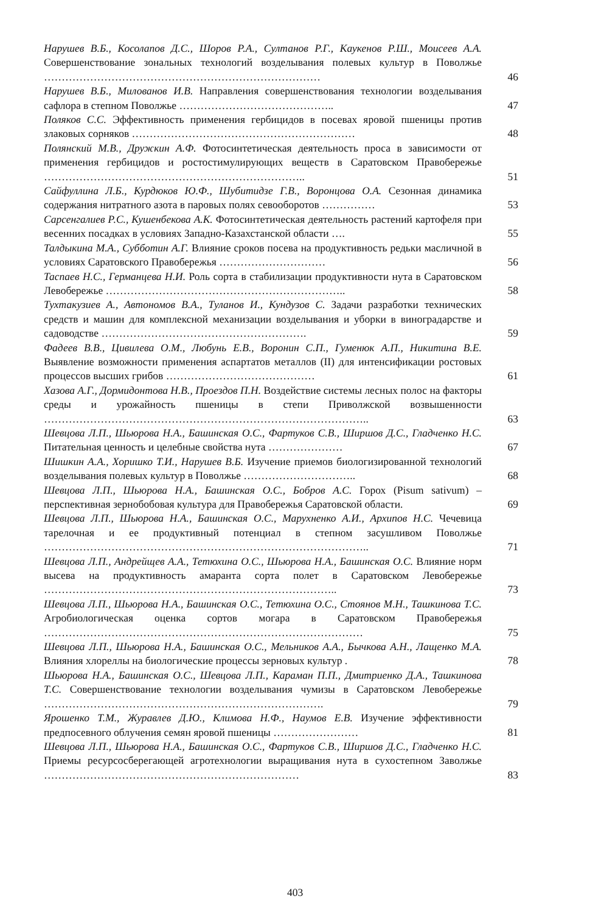Нарушев В.Б., Косолапов Д.С., Шоров Р.А., Султанов Р.Г., Каукенов Р.Ш., Моисеев А.А. Совершенствование зональных технологий возделывания полевых культур в Поволжье ……………………………………………………………………
46
Нарушев В.Б., Милованов И.В. Направления совершенствования технологии возделывания сафлора в степном Поволжье ……………………………………..
47
Поляков С.С. Эффективность применения гербицидов в посевах яровой пшеницы против злаковых сорняков ………………………………………………………
48
Полянский М.В., Дружкин А.Ф. Фотосинтетическая деятельность проса в зависимости от применения гербицидов и ростостимулирующих веществ в Саратовском Правобережье ………………………………………………………………..
51
Сайфуллина Л.Б., Курдюков Ю.Ф., Шубитидзе Г.В., Воронцова О.А. Сезонная динамика содержания нитратного азота в паровых полях севооборотов ……………
53
Сарсенгалиев Р.С., Кушенбекова А.К. Фотосинтетическая деятельность растений картофеля при весенних посадках в условиях Западно-Казахстанской области ….
55
Талдыкина М.А., Субботин А.Г. Влияние сроков посева на продуктивность редьки масличной в условиях Саратовского Правобережья …………………………
56
Таспаев Н.С., Германцева Н.И. Роль сорта в стабилизации продуктивности нута в Саратовском Левобережье …………………………………………………………..
58
Тухтакузиев А., Автономов В.А., Туланов И., Кундузов С. Задачи разработки технических средств и машин для комплексной механизации возделывания и уборки в виноградарстве и садоводстве ………………………………………………….
59
Фадеев В.В., Цивилева О.М., Любунь Е.В., Воронин С.П., Гуменюк А.П., Никитина В.Е. Выявление возможности применения аспартатов металлов (II) для интенсификации ростовых процессов высших грибов ……………………………………
61
Хазова А.Г., Дормидонтова Н.В., Проездов П.Н. Воздействие системы лесных полос на факторы среды и урожайность пшеницы в степи Приволжской возвышенности ………………………………………………………………………………..
63
Шевцова Л.П., Шьюрова Н.А., Башинская О.С., Фартуков С.В., Ширшов Д.С., Гладченко Н.С. Питательная ценность и целебные свойства нута …………………
67
Шишкин А.А., Хоришко Т.И., Нарушев В.Б. Изучение приемов биологизированной технологий возделывания полевых культур в Поволжье …………………………..
68
Шевцова Л.П., Шьюрова Н.А., Башинская О.С., Бобров А.С. Горох (Pisum sativum) – перспективная зернобобовая культура для Правобережья Саратовской области.
69
Шевцова Л.П., Шьюрова Н.А., Башинская О.С., Марухненко А.И., Архипов Н.С. Чечевица тарелочная и ее продуктивный потенциал в степном засушливом Поволжье ………………………………………………………………………………..
71
Шевцова Л.П., Андрейщев А.А., Тетюхина О.С., Шьюрова Н.А., Башинская О.С. Влияние норм высева на продуктивность амаранта сорта полет в Саратовском Левобережье ………………………………………………………………………..
73
Шевцова Л.П., Шьюрова Н.А., Башинская О.С., Тетюхина О.С., Стоянов М.Н., Ташкинова Т.С. Агробиологическая оценка сортов могара в Саратовском Правобережья ………………………………………………………………………………
75
Шевцова Л.П., Шьюрова Н.А., Башинская О.С., Мельников А.А., Бычкова А.Н., Лащенко М.А. Влияния хлореллы на биологические процессы зерновых культур .
78
Шьюрова Н.А., Башинская О.С., Шевцова Л.П., Караман П.П., Дмитриенко Д.А., Ташкинова Т.С. Совершенствование технологии возделывания чумизы в Саратовском Левобережье …………………………………………………………………….
79
Ярошенко Т.М., Журавлев Д.Ю., Климова Н.Ф., Наумов Е.В. Изучение эффективности предпосевного облучения семян яровой пшеницы ……………………
81
Шевцова Л.П., Шьюрова Н.А., Башинская О.С., Фартуков С.В., Ширшов Д.С., Гладченко Н.С. Приемы ресурсосберегающей агротехнологии выращивания нута в сухостепном Заволжье ………………………………………………………………
83
403